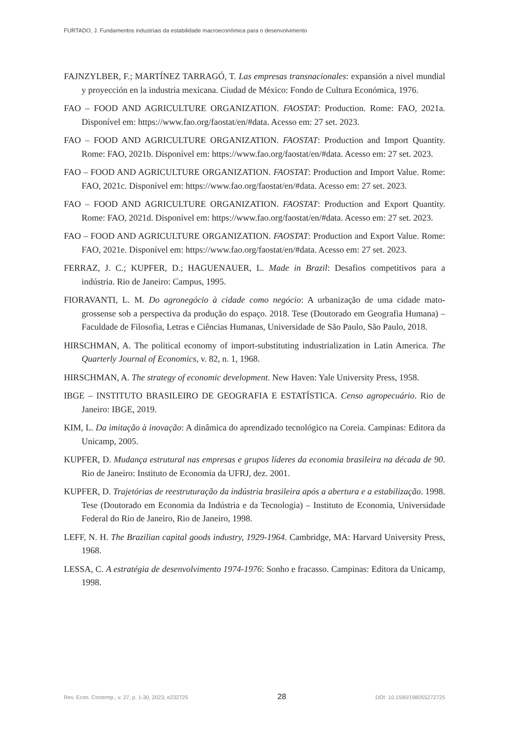FURTADO, J. Fundamentos industriais da estabilidade macroeconômica para o desenvolvimento
FAJNZYLBER, F.; MARTÍNEZ TARRAGÓ, T. Las empresas transnacionales: expansión a nivel mundial y proyección en la industria mexicana. Ciudad de México: Fondo de Cultura Económica, 1976.
FAO – FOOD AND AGRICULTURE ORGANIZATION. FAOSTAT: Production. Rome: FAO, 2021a. Disponível em: https://www.fao.org/faostat/en/#data. Acesso em: 27 set. 2023.
FAO – FOOD AND AGRICULTURE ORGANIZATION. FAOSTAT: Production and Import Quantity. Rome: FAO, 2021b. Disponível em: https://www.fao.org/faostat/en/#data. Acesso em: 27 set. 2023.
FAO – FOOD AND AGRICULTURE ORGANIZATION. FAOSTAT: Production and Import Value. Rome: FAO, 2021c. Disponível em: https://www.fao.org/faostat/en/#data. Acesso em: 27 set. 2023.
FAO – FOOD AND AGRICULTURE ORGANIZATION. FAOSTAT: Production and Export Quantity. Rome: FAO, 2021d. Disponível em: https://www.fao.org/faostat/en/#data. Acesso em: 27 set. 2023.
FAO – FOOD AND AGRICULTURE ORGANIZATION. FAOSTAT: Production and Export Value. Rome: FAO, 2021e. Disponível em: https://www.fao.org/faostat/en/#data. Acesso em: 27 set. 2023.
FERRAZ, J. C.; KUPFER, D.; HAGUENAUER, L. Made in Brazil: Desafios competitivos para a indústria. Rio de Janeiro: Campus, 1995.
FIORAVANTI, L. M. Do agronegócio à cidade como negócio: A urbanização de uma cidade mato-grossense sob a perspectiva da produção do espaço. 2018. Tese (Doutorado em Geografia Humana) – Faculdade de Filosofia, Letras e Ciências Humanas, Universidade de São Paulo, São Paulo, 2018.
HIRSCHMAN, A. The political economy of import-substituting industrialization in Latin America. The Quarterly Journal of Economics, v. 82, n. 1, 1968.
HIRSCHMAN, A. The strategy of economic development. New Haven: Yale University Press, 1958.
IBGE – INSTITUTO BRASILEIRO DE GEOGRAFIA E ESTATÍSTICA. Censo agropecuário. Rio de Janeiro: IBGE, 2019.
KIM, L. Da imitação à inovação: A dinâmica do aprendizado tecnológico na Coreia. Campinas: Editora da Unicamp, 2005.
KUPFER, D. Mudança estrutural nas empresas e grupos líderes da economia brasileira na década de 90. Rio de Janeiro: Instituto de Economia da UFRJ, dez. 2001.
KUPFER, D. Trajetórias de reestruturação da indústria brasileira após a abertura e a estabilização. 1998. Tese (Doutorado em Economia da Indústria e da Tecnologia) – Instituto de Economia, Universidade Federal do Rio de Janeiro, Rio de Janeiro, 1998.
LEFF, N. H. The Brazilian capital goods industry, 1929-1964. Cambridge, MA: Harvard University Press, 1968.
LESSA, C. A estratégia de desenvolvimento 1974-1976: Sonho e fracasso. Campinas: Editora da Unicamp, 1998.
Rev. Econ. Contemp., v. 27, p. 1-30, 2023, e232725 28 DOI: 10.1590/198055272725